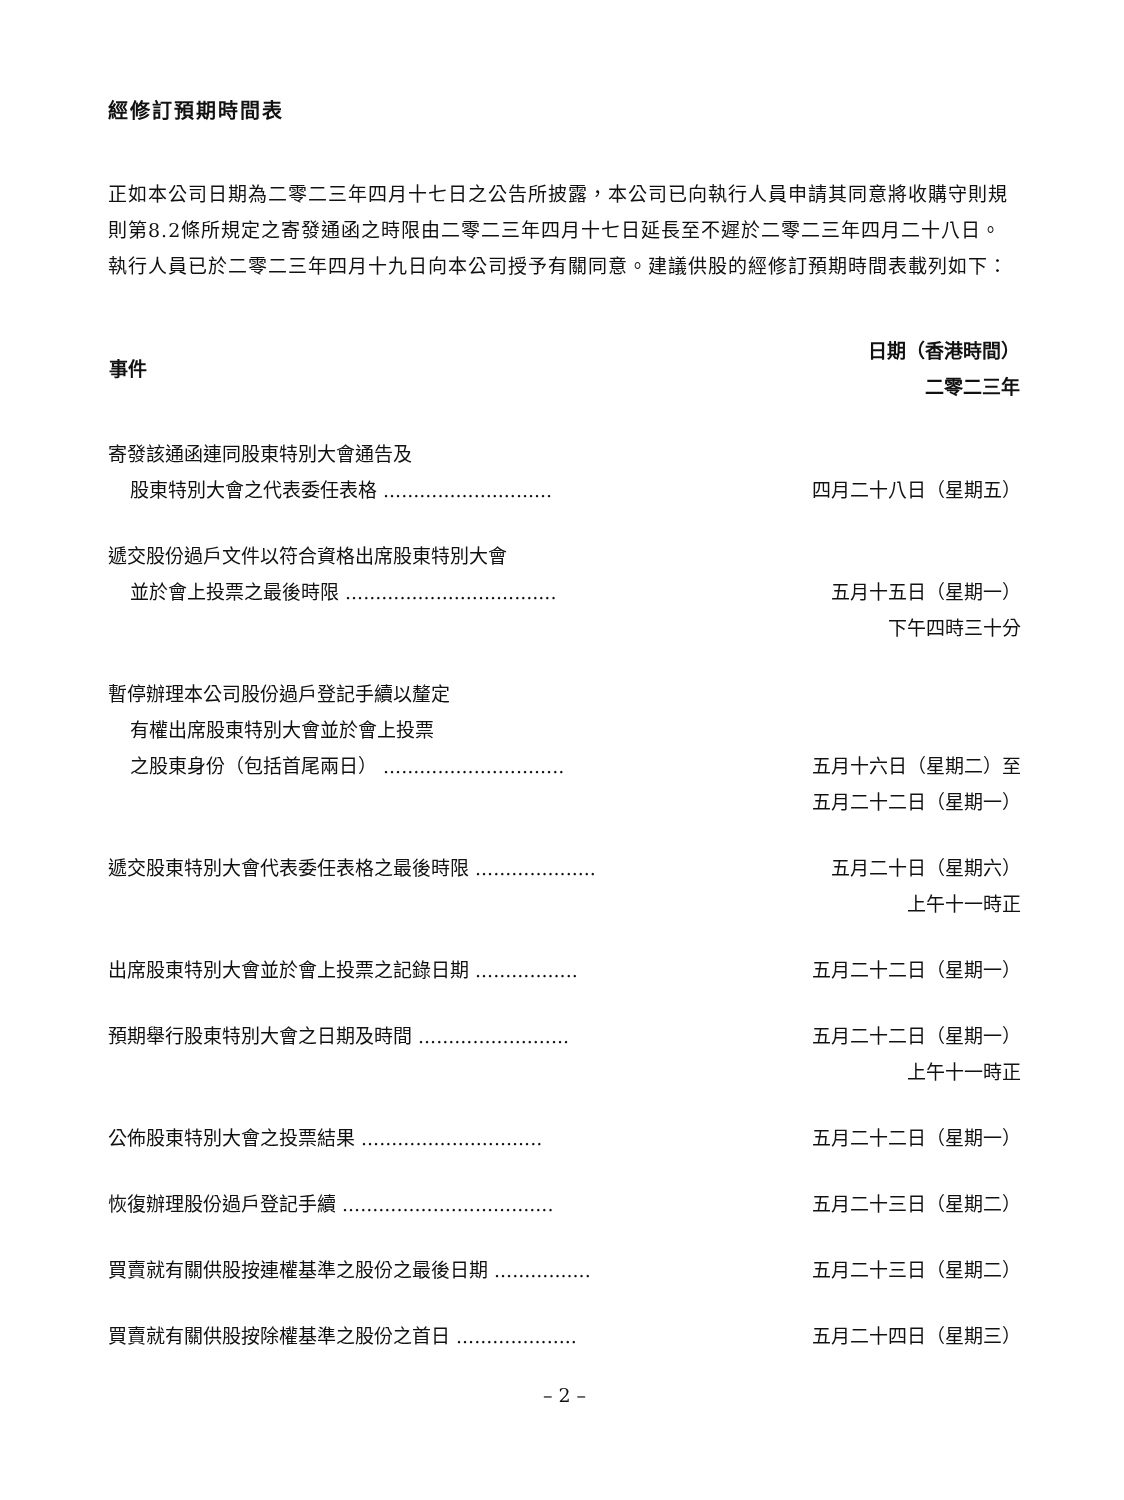經修訂預期時間表
正如本公司日期為二零二三年四月十七日之公告所披露，本公司已向執行人員申請其同意將收購守則規則第8.2條所規定之寄發通函之時限由二零二三年四月十七日延長至不遲於二零二三年四月二十八日。執行人員已於二零二三年四月十九日向本公司授予有關同意。建議供股的經修訂預期時間表載列如下：
| 事件 | 日期（香港時間） 二零二三年 |
| --- | --- |
| 寄發該通函連同股東特別大會通告及 股東特別大會之代表委任表格 ............................ | 四月二十八日（星期五） |
| 遞交股份過戶文件以符合資格出席股東特別大會 並於會上投票之最後時限 ................................... | 五月十五日（星期一） |
| | 下午四時三十分 |
| 暫停辦理本公司股份過戶登記手續以釐定 有權出席股東特別大會並於會上投票 之股東身份（包括首尾兩日） .............................. | 五月十六日（星期二）至 |
| | 五月二十二日（星期一） |
| 遞交股東特別大會代表委任表格之最後時限 .................... | 五月二十日（星期六） |
| | 上午十一時正 |
| 出席股東特別大會並於會上投票之記錄日期 ................. | 五月二十二日（星期一） |
| 預期舉行股東特別大會之日期及時間 ......................... | 五月二十二日（星期一） |
| | 上午十一時正 |
| 公佈股東特別大會之投票結果 .............................. | 五月二十二日（星期一） |
| 恢復辦理股份過戶登記手續 ................................... | 五月二十三日（星期二） |
| 買賣就有關供股按連權基準之股份之最後日期 ................ | 五月二十三日（星期二） |
| 買賣就有關供股按除權基準之股份之首日 .................... | 五月二十四日（星期三） |
– 2 –